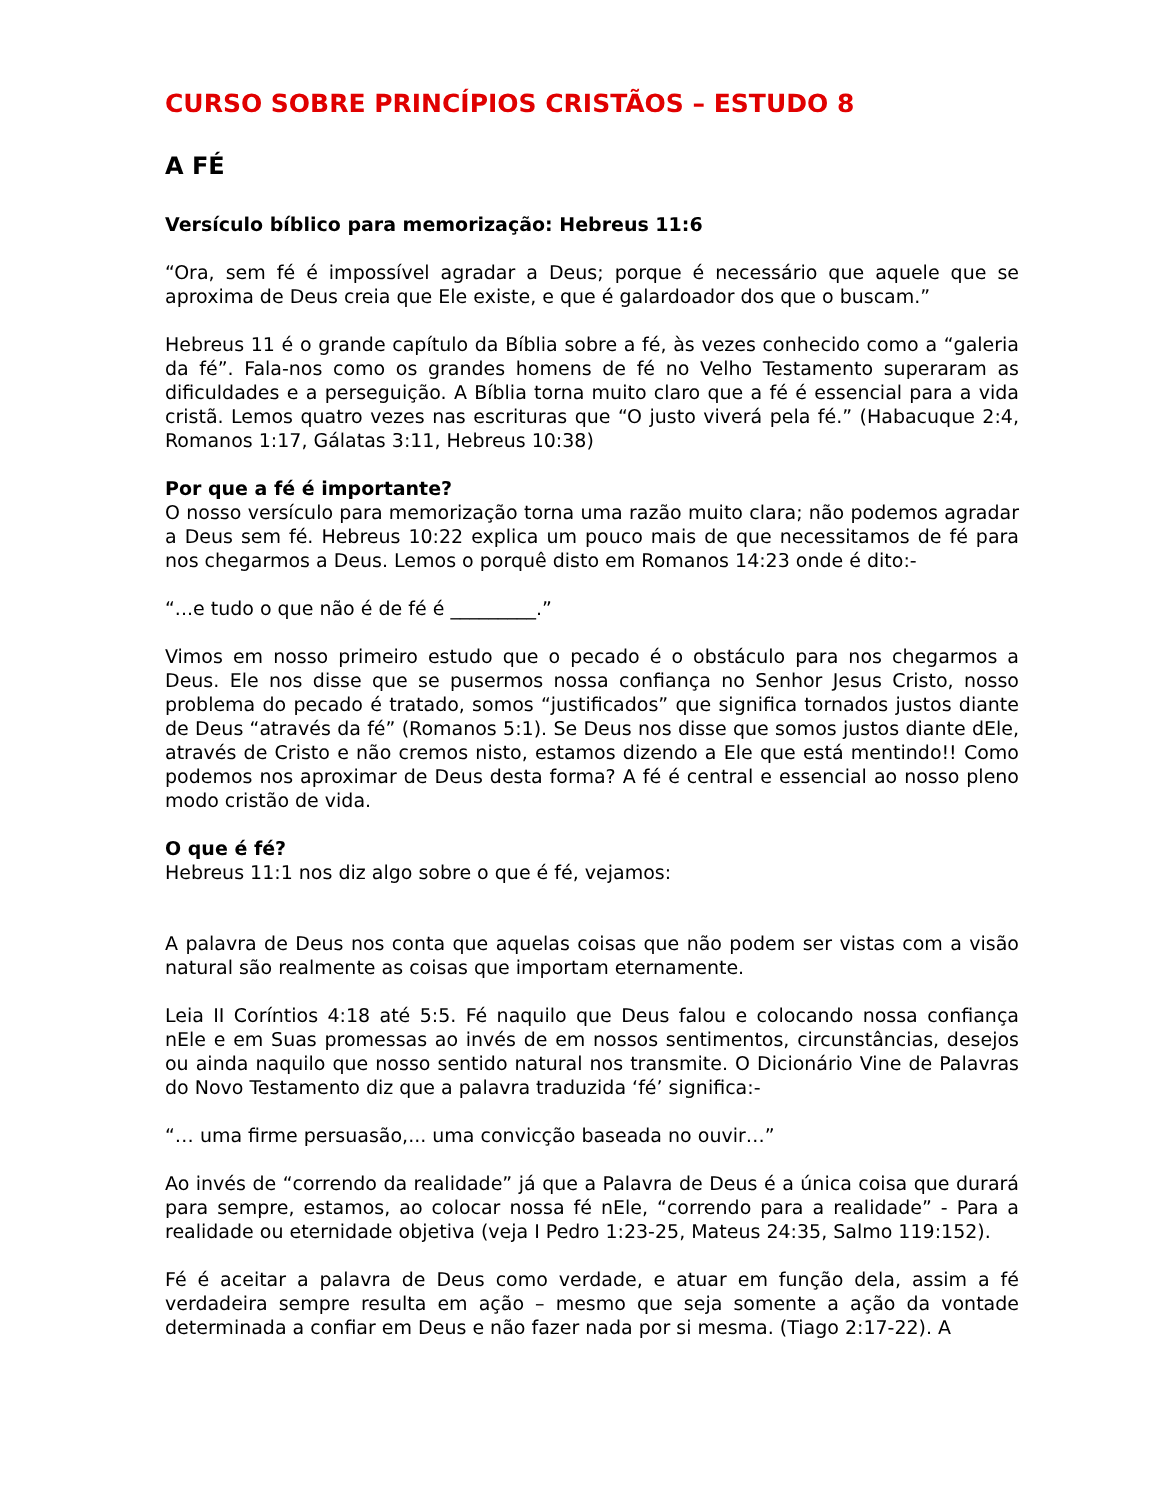CURSO SOBRE PRINCÍPIOS CRISTÃOS – ESTUDO 8
A FÉ
Versículo bíblico para memorização: Hebreus 11:6
“Ora, sem fé é impossível agradar a Deus; porque é necessário que aquele que se aproxima de Deus creia que Ele existe, e que é galardoador dos que o buscam.”
Hebreus 11 é o grande capítulo da Bíblia sobre a fé, às vezes conhecido como a “galeria da fé”. Fala-nos como os grandes homens de fé no Velho Testamento superaram as dificuldades e a perseguição. A Bíblia torna muito claro que a fé é essencial para a vida cristã. Lemos quatro vezes nas escrituras que “O justo viverá pela fé.” (Habacuque 2:4, Romanos 1:17, Gálatas 3:11, Hebreus 10:38)
Por que a fé é importante?
O nosso versículo para memorização torna uma razão muito clara; não podemos agradar a Deus sem fé. Hebreus 10:22 explica um pouco mais de que necessitamos de fé para nos chegarmos a Deus. Lemos o porquê disto em Romanos 14:23 onde é dito:-
“...e tudo o que não é de fé é _________.”
Vimos em nosso primeiro estudo que o pecado é o obstáculo para nos chegarmos a Deus. Ele nos disse que se pusermos nossa confiança no Senhor Jesus Cristo, nosso problema do pecado é tratado, somos “justificados” que significa tornados justos diante de Deus “através da fé” (Romanos 5:1). Se Deus nos disse que somos justos diante dEle, através de Cristo e não cremos nisto, estamos dizendo a Ele que está mentindo!! Como podemos nos aproximar de Deus desta forma? A fé é central e essencial ao nosso pleno modo cristão de vida.
O que é fé?
Hebreus 11:1 nos diz algo sobre o que é fé, vejamos:
A palavra de Deus nos conta que aquelas coisas que não podem ser vistas com a visão natural são realmente as coisas que importam eternamente.
Leia II Coríntios 4:18 até 5:5. Fé naquilo que Deus falou e colocando nossa confiança nEle e em Suas promessas ao invés de em nossos sentimentos, circunstâncias, desejos ou ainda naquilo que nosso sentido natural nos transmite. O Dicionário Vine de Palavras do Novo Testamento diz que a palavra traduzida ‘fé’ significa:-
“… uma firme persuasão,... uma convicção baseada no ouvir…”
Ao invés de “correndo da realidade” já que a Palavra de Deus é a única coisa que durará para sempre, estamos, ao colocar nossa fé nEle, “correndo para a realidade” - Para a realidade ou eternidade objetiva (veja I Pedro 1:23-25, Mateus 24:35, Salmo 119:152).
Fé é aceitar a palavra de Deus como verdade, e atuar em função dela, assim a fé verdadeira sempre resulta em ação – mesmo que seja somente a ação da vontade determinada a confiar em Deus e não fazer nada por si mesma. (Tiago 2:17-22). A